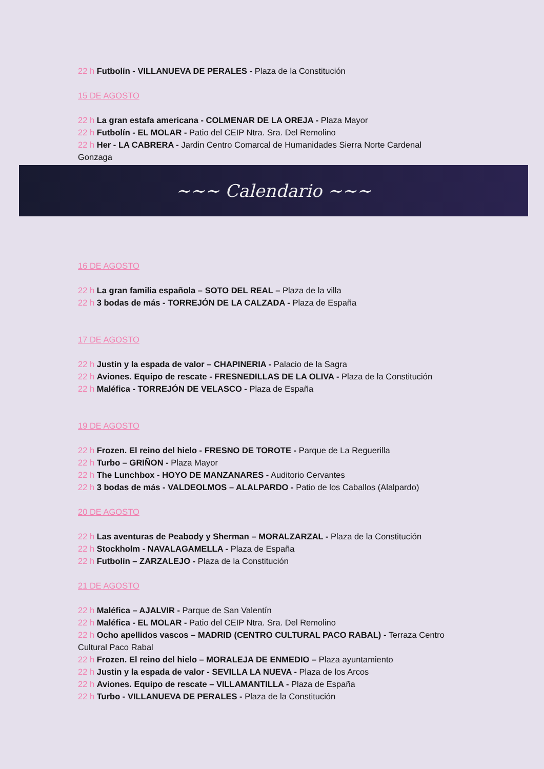22 h Futbolín - VILLANUEVA DE PERALES - Plaza de la Constitución
15 DE AGOSTO
22 h La gran estafa americana - COLMENAR DE LA OREJA - Plaza Mayor
22 h Futbolín - EL MOLAR - Patio del CEIP Ntra. Sra. Del Remolino
22 h Her - LA CABRERA - Jardin Centro Comarcal de Humanidades Sierra Norte Cardenal Gonzaga
~~~ Calendario ~~~
16 DE AGOSTO
22 h La gran familia española – SOTO DEL REAL – Plaza de la villa
22 h 3 bodas de más - TORREJÓN DE LA CALZADA - Plaza de España
17 DE AGOSTO
22 h Justin y la espada de valor – CHAPINERIA - Palacio de la Sagra
22 h Aviones. Equipo de rescate - FRESNEDILLAS DE LA OLIVA - Plaza de la Constitución
22 h Maléfica - TORREJÓN DE VELASCO - Plaza de España
19 DE AGOSTO
22 h Frozen. El reino del hielo - FRESNO DE TOROTE - Parque de La Reguerilla
22 h Turbo – GRIÑON - Plaza Mayor
22 h The Lunchbox - HOYO DE MANZANARES - Auditorio Cervantes
22 h 3 bodas de más - VALDEOLMOS – ALALPARDO - Patio de los Caballos (Alalpardo)
20 DE AGOSTO
22 h Las aventuras de Peabody y Sherman – MORALZARZAL - Plaza de la Constitución
22 h Stockholm - NAVALAGAMELLA - Plaza de España
22 h Futbolín – ZARZALEJO - Plaza de la Constitución
21 DE AGOSTO
22 h Maléfica – AJALVIR - Parque de San Valentín
22 h Maléfica - EL MOLAR - Patio del CEIP Ntra. Sra. Del Remolino
22 h Ocho apellidos vascos – MADRID (CENTRO CULTURAL PACO RABAL) - Terraza Centro Cultural Paco Rabal
22 h Frozen. El reino del hielo – MORALEJA DE ENMEDIO – Plaza ayuntamiento
22 h Justin y la espada de valor - SEVILLA LA NUEVA - Plaza de los Arcos
22 h Aviones. Equipo de rescate – VILLAMANTILLA - Plaza de España
22 h Turbo - VILLANUEVA DE PERALES - Plaza de la Constitución